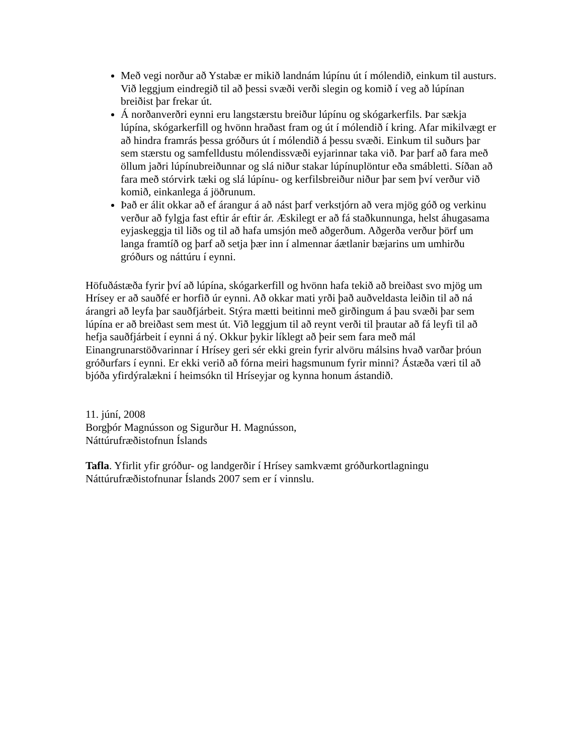Með vegi norður að Ystabæ er mikið landnám lúpínu út í mólendið, einkum til austurs. Við leggjum eindregið til að þessi svæði verði slegin og komið í veg að lúpínan breiðist þar frekar út.
Á norðanverðri eynni eru langstærstu breiður lúpínu og skógarkerfils. Þar sækja lúpína, skógarkerfill og hvönn hraðast fram og út í mólendið í kring. Afar mikilvægt er að hindra framrás þessa gróðurs út í mólendið á þessu svæði. Einkum til suðurs þar sem stærstu og samfelldustu mólendissvæði eyjarinnar taka við. Þar þarf að fara með öllum jaðri lúpínubreiðunnar og slá niður stakar lúpínuplöntur eða smábletti. Síðan að fara með stórvirk tæki og slá lúpínu- og kerfilsbreiður niður þar sem því verður við komið, einkanlega á jöðrunum.
Það er álit okkar að ef árangur á að nást þarf verkstjórn að vera mjög góð og verkinu verður að fylgja fast eftir ár eftir ár. Æskilegt er að fá staðkunnunga, helst áhugasama eyjaskeggja til liðs og til að hafa umsjón með aðgerðum. Aðgerða verður þörf um langa framtíð og þarf að setja þær inn í almennar áætlanir bæjarins um umhirðu gróðurs og náttúru í eynni.
Höfuðástæða fyrir því að lúpína, skógarkerfill og hvönn hafa tekið að breiðast svo mjög um Hrísey er að sauðfé er horfið úr eynni. Að okkar mati yrði það auðveldasta leiðin til að ná árangri að leyfa þar sauðfjárbeit. Stýra mætti beitinni með girðingum á þau svæði þar sem lúpína er að breiðast sem mest út. Við leggjum til að reynt verði til þrautar að fá leyfi til að hefja sauðfjárbeit í eynni á ný. Okkur þykir líklegt að þeir sem fara með mál Einangrunarstöðvarinnar í Hrísey geri sér ekki grein fyrir alvöru málsins hvað varðar þróun gróðurfars í eynni. Er ekki verið að fórna meiri hagsmunum fyrir minni? Ástæða væri til að bjóða yfirdýralækni í heimsókn til Hríseyjar og kynna honum ástandið.
11. júní, 2008
Borgþór Magnússon og Sigurður H. Magnússon,
Náttúrufræðistofnun Íslands
Tafla. Yfirlit yfir gróður- og landgerðir í Hrísey samkvæmt gróðurkortlagningu Náttúrufræðistofnunar Íslands 2007 sem er í vinnslu.